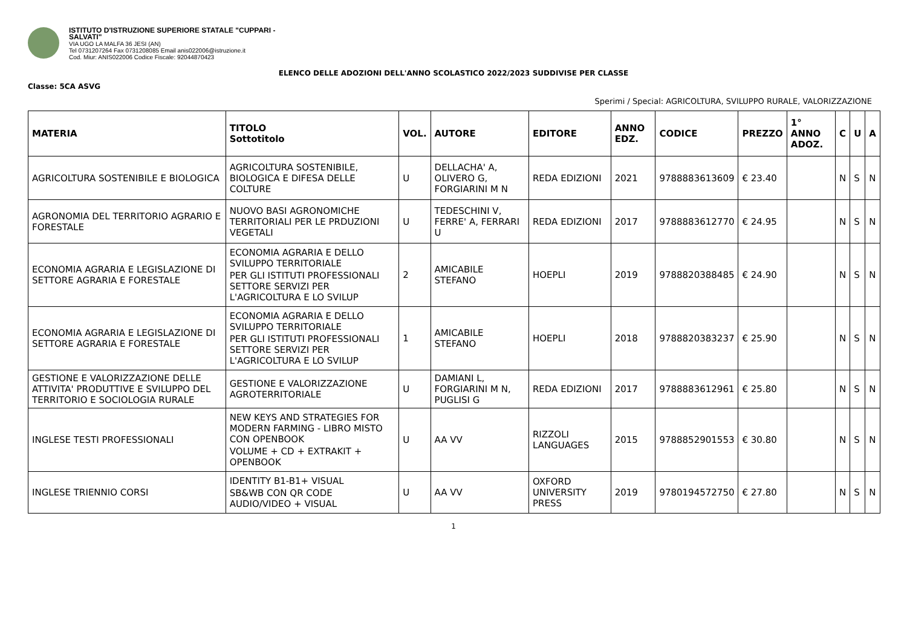ISTITUTO D'ISTRUZIONE SUPERIORE STATALE "CUPPARI -
SALVATI"
VIA UGO LA MALFA 36 JESI (AN)
Tel 0731207264 Fax 0731208085 Email anis022006@istruzione.it
Cod. Miur: ANIS022006 Codice Fiscale: 92044870423
ELENCO DELLE ADOZIONI DELL'ANNO SCOLASTICO 2022/2023 SUDDIVISE PER CLASSE
Classe: 5CA ASVG
Sperimi / Special: AGRICOLTURA, SVILUPPO RURALE, VALORIZZAZIONE
| MATERIA | TITOLO Sottotitolo | VOL. | AUTORE | EDITORE | ANNO EDZ. | CODICE | PREZZO | 1° ANNO ADOZ. | C | U | A |
| --- | --- | --- | --- | --- | --- | --- | --- | --- | --- | --- | --- |
| AGRICOLTURA SOSTENIBILE E BIOLOGICA | AGRICOLTURA SOSTENIBILE, BIOLOGICA E DIFESA DELLE COLTURE | U | DELLACHA' A, OLIVERO G, FORGIARINI M N | REDA EDIZIONI | 2021 | 9788883613609 | € 23.40 | | N | S | N |
| AGRONOMIA DEL TERRITORIO AGRARIO E FORESTALE | NUOVO BASI AGRONOMICHE TERRITORIALI PER LE PRDUZIONI VEGETALI | U | TEDESCHINI V, FERRE' A, FERRARI U | REDA EDIZIONI | 2017 | 9788883612770 | € 24.95 | | N | S | N |
| ECONOMIA AGRARIA E LEGISLAZIONE DI SETTORE AGRARIA E FORESTALE | ECONOMIA AGRARIA E DELLO SVILUPPO TERRITORIALE PER GLI ISTITUTI PROFESSIONALI SETTORE SERVIZI PER L'AGRICOLTURA E LO SVILUP | 2 | AMICABILE STEFANO | HOEPLI | 2019 | 9788820388485 | € 24.90 | | N | S | N |
| ECONOMIA AGRARIA E LEGISLAZIONE DI SETTORE AGRARIA E FORESTALE | ECONOMIA AGRARIA E DELLO SVILUPPO TERRITORIALE PER GLI ISTITUTI PROFESSIONALI SETTORE SERVIZI PER L'AGRICOLTURA E LO SVILUP | 1 | AMICABILE STEFANO | HOEPLI | 2018 | 9788820383237 | € 25.90 | | N | S | N |
| GESTIONE E VALORIZZAZIONE DELLE ATTIVITA' PRODUTTIVE E SVILUPPO DEL TERRITORIO E SOCIOLOGIA RURALE | GESTIONE E VALORIZZAZIONE AGROTERRITORIALE | U | DAMIANI L, FORGIARINI M N, PUGLISI G | REDA EDIZIONI | 2017 | 9788883612961 | € 25.80 | | N | S | N |
| INGLESE TESTI PROFESSIONALI | NEW KEYS AND STRATEGIES FOR MODERN FARMING - LIBRO MISTO CON OPENBOOK VOLUME + CD + EXTRAKIT + OPENBOOK | U | AA VV | RIZZOLI LANGUAGES | 2015 | 9788852901553 | € 30.80 | | N | S | N |
| INGLESE TRIENNIO CORSI | IDENTITY B1-B1+ VISUAL SB&WB CON QR CODE AUDIO/VIDEO + VISUAL | U | AA VV | OXFORD UNIVERSITY PRESS | 2019 | 9780194572750 | € 27.80 | | N | S | N |
1